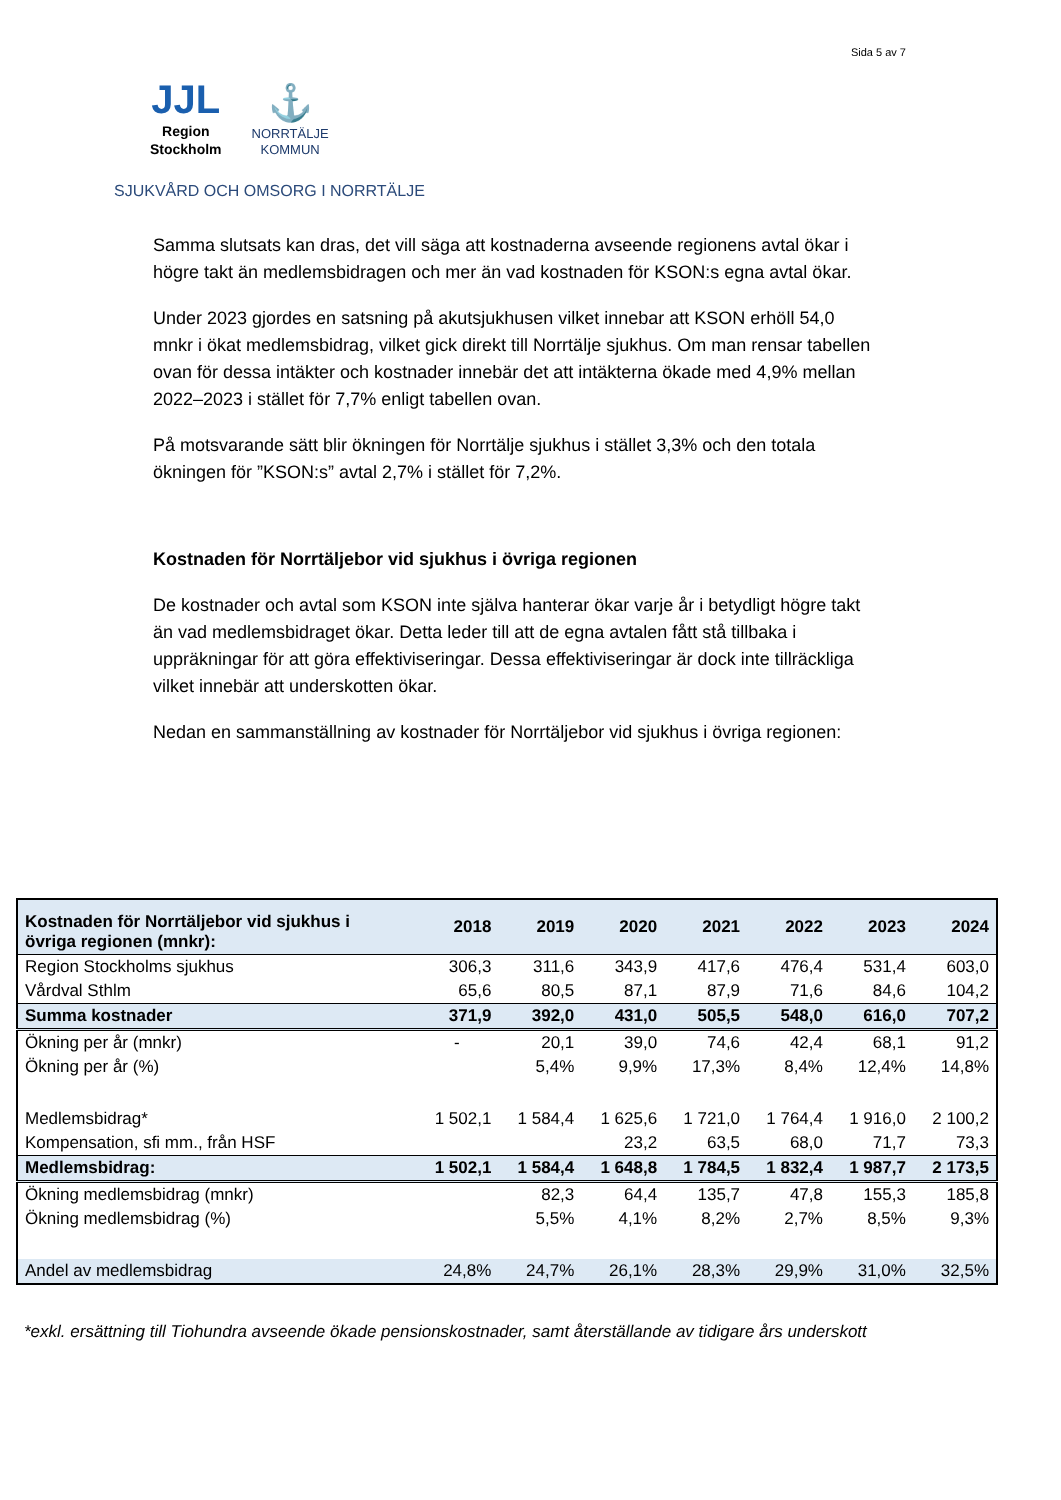Sida 5 av 7
JJL
Region
Stockholm
⚓
NORRTÄLJE
KOMMUN
SJUKVÅRD OCH OMSORG I NORRTÄLJE
Samma slutsats kan dras, det vill säga att kostnaderna avseende regionens avtal ökar i högre takt än medlemsbidragen och mer än vad kostnaden för KSON:s egna avtal ökar.
Under 2023 gjordes en satsning på akutsjukhusen vilket innebar att KSON erhöll 54,0 mnkr i ökat medlemsbidrag, vilket gick direkt till Norrtälje sjukhus. Om man rensar tabellen ovan för dessa intäkter och kostnader innebär det att intäkterna ökade med 4,9% mellan 2022–2023 i stället för 7,7% enligt tabellen ovan.
På motsvarande sätt blir ökningen för Norrtälje sjukhus i stället 3,3% och den totala ökningen för ”KSON:s” avtal 2,7% i stället för 7,2%.
Kostnaden för Norrtäljebor vid sjukhus i övriga regionen
De kostnader och avtal som KSON inte själva hanterar ökar varje år i betydligt högre takt än vad medlemsbidraget ökar. Detta leder till att de egna avtalen fått stå tillbaka i uppräkningar för att göra effektiviseringar. Dessa effektiviseringar är dock inte tillräckliga vilket innebär att underskotten ökar.
Nedan en sammanställning av kostnader för Norrtäljebor vid sjukhus i övriga regionen:
| Kostnaden för Norrtäljebor vid sjukhus i övriga regionen (mnkr): | 2018 | 2019 | 2020 | 2021 | 2022 | 2023 | 2024 |
| --- | --- | --- | --- | --- | --- | --- | --- |
| Region Stockholms sjukhus | 306,3 | 311,6 | 343,9 | 417,6 | 476,4 | 531,4 | 603,0 |
| Vårdval Sthlm | 65,6 | 80,5 | 87,1 | 87,9 | 71,6 | 84,6 | 104,2 |
| Summa kostnader | 371,9 | 392,0 | 431,0 | 505,5 | 548,0 | 616,0 | 707,2 |
| Ökning per år (mnkr) | - | 20,1 | 39,0 | 74,6 | 42,4 | 68,1 | 91,2 |
| Ökning per år (%) | | 5,4% | 9,9% | 17,3% | 8,4% | 12,4% | 14,8% |
| Medlemsbidrag* | 1 502,1 | 1 584,4 | 1 625,6 | 1 721,0 | 1 764,4 | 1 916,0 | 2 100,2 |
| Kompensation, sfi mm., från HSF | | | 23,2 | 63,5 | 68,0 | 71,7 | 73,3 |
| Medlemsbidrag: | 1 502,1 | 1 584,4 | 1 648,8 | 1 784,5 | 1 832,4 | 1 987,7 | 2 173,5 |
| Ökning medlemsbidrag (mnkr) | | 82,3 | 64,4 | 135,7 | 47,8 | 155,3 | 185,8 |
| Ökning medlemsbidrag (%) | | 5,5% | 4,1% | 8,2% | 2,7% | 8,5% | 9,3% |
| Andel av medlemsbidrag | 24,8% | 24,7% | 26,1% | 28,3% | 29,9% | 31,0% | 32,5% |
*exkl. ersättning till Tiohundra avseende ökade pensionskostnader, samt återställande av tidigare års underskott